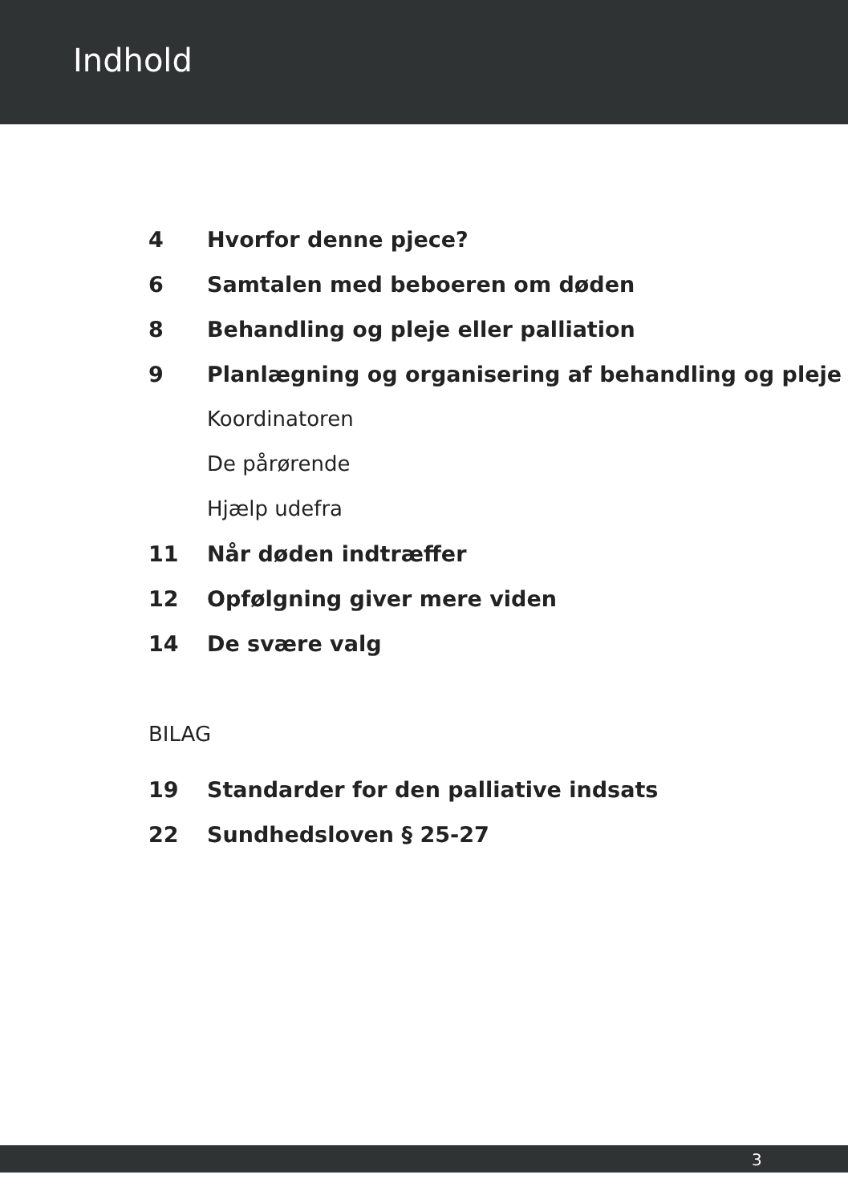Indhold
4 Hvorfor denne pjece?
6 Samtalen med beboeren om døden
8 Behandling og pleje eller palliation
9 Planlægning og organisering af behandling og pleje
Koordinatoren
De pårørende
Hjælp udefra
11 Når døden indtræffer
12 Opfølgning giver mere viden
14 De svære valg
BILAG
19 Standarder for den palliative indsats
22 Sundhedsloven § 25-27
3